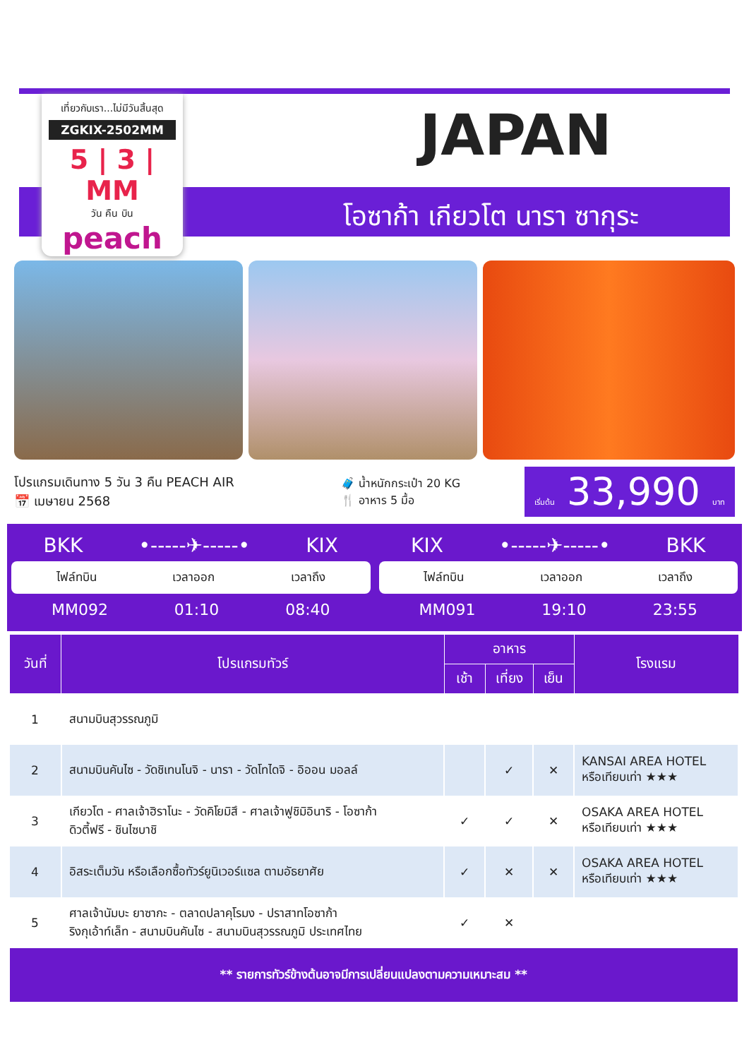เที่ยวกับเรา...ไม่มีวันสิ้นสุด
ZGKIX-2502MM
5 | 3 | MM
วัน คืน บิน
peach
JAPAN
โอซาก้า เกียวโต นารา ซากุระ
โปรแกรมเดินทาง 5 วัน 3 คืน PEACH AIR
📅 เมษายน 2568
🧳 น้ำหนักกระเป๋า 20 KG
🍴 อาหาร 5 มื้อ
เริ่มต้น 33,990 บาท
BKK •-----✈-----• KIX
ไฟล์ทบิน เวลาออก เวลาถึง
MM092 01:10 08:40
KIX •-----✈-----• BKK
ไฟล์ทบิน เวลาออก เวลาถึง
MM091 19:10 23:55
| วันที่ | โปรแกรมทัวร์ | อาหาร | | | โรงแรม |
| --- | --- | --- | --- | --- | --- |
| | | เช้า | เที่ยง | เย็น | |
| 1 | สนามบินสุวรรณภูมิ | | | | |
| 2 | สนามบินคันไซ - วัดชิเทนโนจิ - นารา - วัดโทไดจิ - อิออน มอลล์ | | ✓ | ✕ | KANSAI AREA HOTEL หรือเทียบเท่า ★★★ |
| 3 | เกียวโต - ศาลเจ้าฮิราโนะ - วัดคิโยมิสึ - ศาลเจ้าฟูชิมิอินาริ - โอซาก้า ดิวตี้ฟรี - ชินไซบาชิ | ✓ | ✓ | ✕ | OSAKA AREA HOTEL หรือเทียบเท่า ★★★ |
| 4 | อิสระเต็มวัน หรือเลือกซื้อทัวร์ยูนิเวอร์แซล ตามอัธยาศัย | ✓ | ✕ | ✕ | OSAKA AREA HOTEL หรือเทียบเท่า ★★★ |
| 5 | ศาลเจ้านัมบะ ยาซากะ - ตลาดปลาคุโรมง - ปราสาทโอซาก้า ริงกุเอ้าท์เล็ท - สนามบินคันไซ - สนามบินสุวรรณภูมิ ประเทศไทย | ✓ | ✕ | | |
| ** รายการทัวร์ข้างต้นอาจมีการเปลี่ยนแปลงตามความเหมาะสม ** | | | | | |